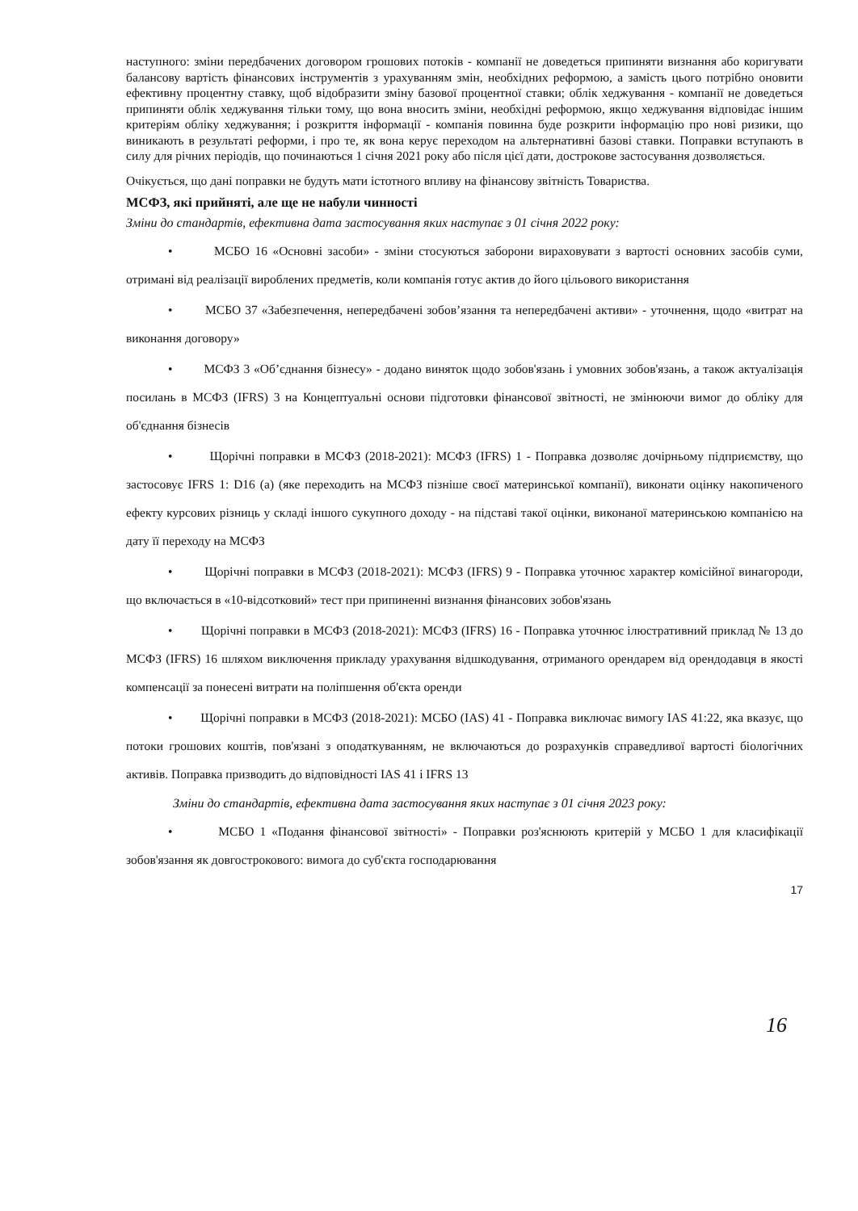наступного: зміни передбачених договором грошових потоків - компанії не доведеться припиняти визнання або коригувати балансову вартість фінансових інструментів з урахуванням змін, необхідних реформою, а замість цього потрібно оновити ефективну процентну ставку, щоб відобразити зміну базової процентної ставки; облік хеджування - компанії не доведеться припиняти облік хеджування тільки тому, що вона вносить зміни, необхідні реформою, якщо хеджування відповідає іншим критеріям обліку хеджування; і розкриття інформації - компанія повинна буде розкрити інформацію про нові ризики, що виникають в результаті реформи, і про те, як вона керує переходом на альтернативні базові ставки. Поправки вступають в силу для річних періодів, що починаються 1 січня 2021 року або після цієї дати, дострокове застосування дозволяється.
Очікується, що дані поправки не будуть мати істотного впливу на фінансову звітність Товариства.
МСФЗ, які прийняті, але ще не набули чинності
Зміни до стандартів, ефективна дата застосування яких наступає з 01 січня 2022 року:
• МСБО 16 «Основні засоби» - зміни стосуються заборони вираховувати з вартості основних засобів суми, отримані від реалізації вироблених предметів, коли компанія готує актив до його цільового використання
• МСБО 37 «Забезпечення, непередбачені зобов’язання та непередбачені активи» - уточнення, щодо «витрат на виконання договору»
• МСФЗ 3 «Об’єднання бізнесу» - додано виняток щодо зобов'язань і умовних зобов'язань, а також актуалізація посилань в МСФЗ (IFRS) 3 на Концептуальні основи підготовки фінансової звітності, не змінюючи вимог до обліку для об'єднання бізнесів
• Щорічні поправки в МСФЗ (2018-2021): МСФЗ (IFRS) 1 - Поправка дозволяє дочірньому підприємству, що застосовує IFRS 1: D16 (а) (яке переходить на МСФЗ пізніше своєї материнської компанії), виконати оцінку накопиченого ефекту курсових різниць у складі іншого сукупного доходу - на підставі такої оцінки, виконаної материнською компанією на дату її переходу на МСФЗ
• Щорічні поправки в МСФЗ (2018-2021): МСФЗ (IFRS) 9 - Поправка уточнює характер комісійної винагороди, що включається в «10-відсотковий» тест при припиненні визнання фінансових зобов'язань
• Щорічні поправки в МСФЗ (2018-2021): МСФЗ (IFRS) 16 - Поправка уточнює ілюстративний приклад № 13 до МСФЗ (IFRS) 16 шляхом виключення прикладу урахування відшкодування, отриманого орендарем від орендодавця в якості компенсації за понесені витрати на поліпшення об'єкта оренди
• Щорічні поправки в МСФЗ (2018-2021): МСБО (IAS) 41 - Поправка виключає вимогу IAS 41:22, яка вказує, що потоки грошових коштів, пов'язані з оподаткуванням, не включаються до розрахунків справедливої вартості біологічних активів. Поправка призводить до відповідності IAS 41 і IFRS 13
Зміни до стандартів, ефективна дата застосування яких наступає з 01 січня 2023 року:
• МСБО 1 «Подання фінансової звітності» - Поправки роз'яснюють критерій у МСБО 1 для класифікації зобов'язання як довгострокового: вимога до суб'єкта господарювання
17
16